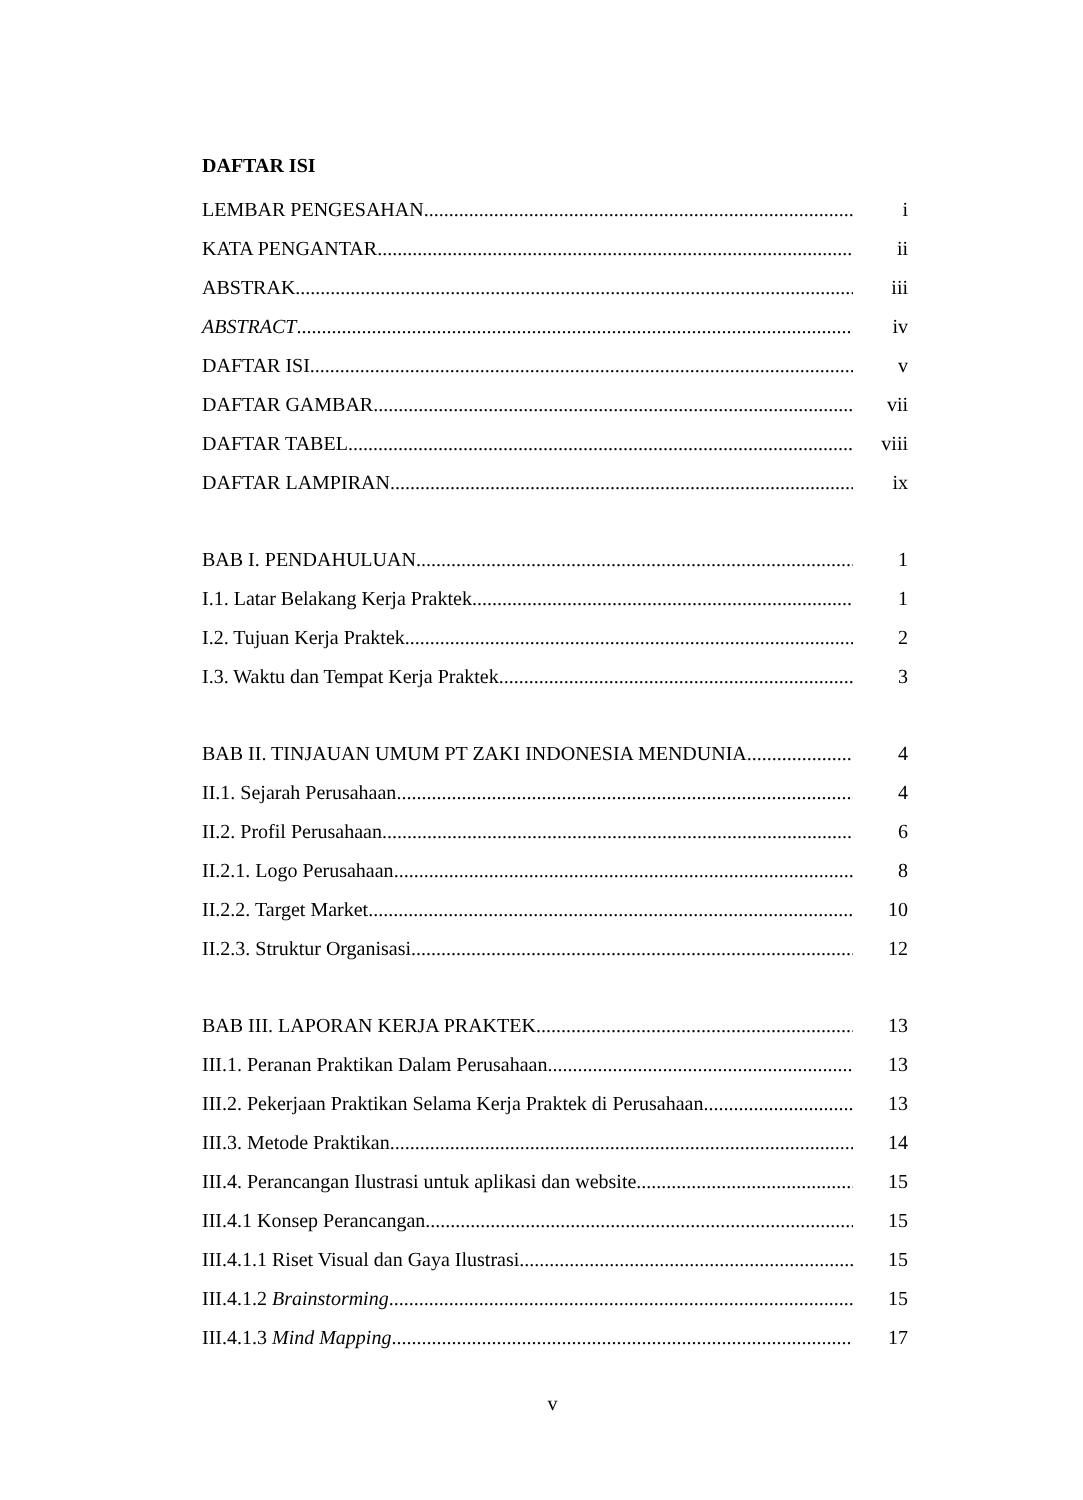DAFTAR ISI
LEMBAR PENGESAHAN i
KATA PENGANTAR ii
ABSTRAK iii
ABSTRACT iv
DAFTAR ISI v
DAFTAR GAMBAR vii
DAFTAR TABEL viii
DAFTAR LAMPIRAN ix
BAB I. PENDAHULUAN 1
I.1. Latar Belakang Kerja Praktek 1
I.2. Tujuan Kerja Praktek 2
I.3. Waktu dan Tempat Kerja Praktek 3
BAB II. TINJAUAN UMUM PT ZAKI INDONESIA MENDUNIA 4
II.1. Sejarah Perusahaan 4
II.2. Profil Perusahaan 6
II.2.1. Logo Perusahaan 8
II.2.2. Target Market 10
II.2.3. Struktur Organisasi 12
BAB III. LAPORAN KERJA PRAKTEK 13
III.1. Peranan Praktikan Dalam Perusahaan 13
III.2. Pekerjaan Praktikan Selama Kerja Praktek di Perusahaan 13
III.3. Metode Praktikan 14
III.4. Perancangan Ilustrasi untuk aplikasi dan website 15
III.4.1 Konsep Perancangan 15
III.4.1.1 Riset Visual dan Gaya Ilustrasi 15
III.4.1.2 Brainstorming 15
III.4.1.3 Mind Mapping 17
v